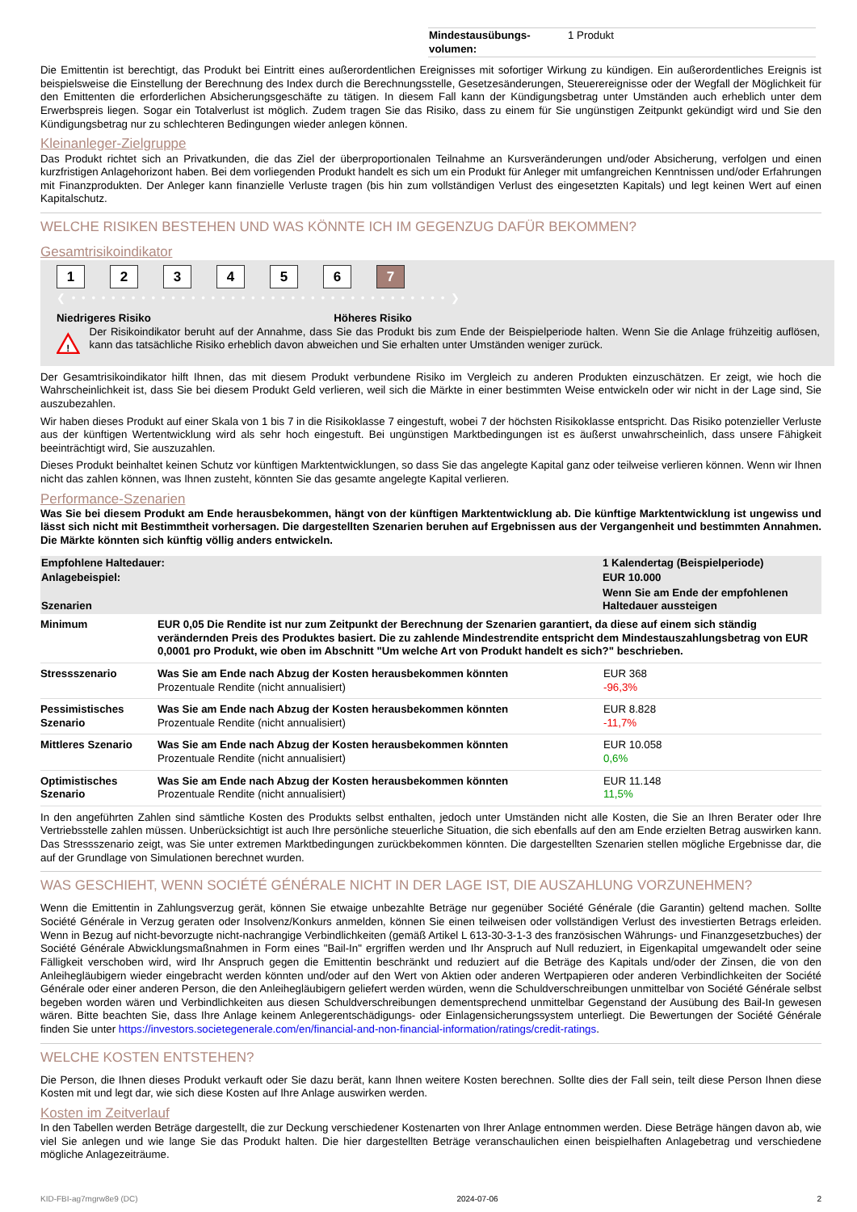| Mindestausübungs- volumen: | 1 Produkt |
Die Emittentin ist berechtigt, das Produkt bei Eintritt eines außerordentlichen Ereignisses mit sofortiger Wirkung zu kündigen. Ein außerordentliches Ereignis ist beispielsweise die Einstellung der Berechnung des Index durch die Berechnungsstelle, Gesetzesänderungen, Steuerereignisse oder der Wegfall der Möglichkeit für den Emittenten die erforderlichen Absicherungsgeschäfte zu tätigen. In diesem Fall kann der Kündigungsbetrag unter Umständen auch erheblich unter dem Erwerbspreis liegen. Sogar ein Totalverlust ist möglich. Zudem tragen Sie das Risiko, dass zu einem für Sie ungünstigen Zeitpunkt gekündigt wird und Sie den Kündigungsbetrag nur zu schlechteren Bedingungen wieder anlegen können.
Kleinanleger-Zielgruppe
Das Produkt richtet sich an Privatkunden, die das Ziel der überproportionalen Teilnahme an Kursveränderungen und/oder Absicherung, verfolgen und einen kurzfristigen Anlagehorizont haben. Bei dem vorliegenden Produkt handelt es sich um ein Produkt für Anleger mit umfangreichen Kenntnissen und/oder Erfahrungen mit Finanzprodukten. Der Anleger kann finanzielle Verluste tragen (bis hin zum vollständigen Verlust des eingesetzten Kapitals) und legt keinen Wert auf einen Kapitalschutz.
WELCHE RISIKEN BESTEHEN UND WAS KÖNNTE ICH IM GEGENZUG DAFÜR BEKOMMEN?
Gesamtrisikoindikator
1234567
❮ • • • • • • • • • • • • • • • • • • • • • • • • • • • • • • • • • • • • • • ❯
Niedrigeres Risiko Höheres Risiko
!
Der Risikoindikator beruht auf der Annahme, dass Sie das Produkt bis zum Ende der Beispielperiode halten. Wenn Sie die Anlage frühzeitig auflösen, kann das tatsächliche Risiko erheblich davon abweichen und Sie erhalten unter Umständen weniger zurück.
Der Gesamtrisikoindikator hilft Ihnen, das mit diesem Produkt verbundene Risiko im Vergleich zu anderen Produkten einzuschätzen. Er zeigt, wie hoch die Wahrscheinlichkeit ist, dass Sie bei diesem Produkt Geld verlieren, weil sich die Märkte in einer bestimmten Weise entwickeln oder wir nicht in der Lage sind, Sie auszubezahlen.
Wir haben dieses Produkt auf einer Skala von 1 bis 7 in die Risikoklasse 7 eingestuft, wobei 7 der höchsten Risikoklasse entspricht. Das Risiko potenzieller Verluste aus der künftigen Wertentwicklung wird als sehr hoch eingestuft. Bei ungünstigen Marktbedingungen ist es äußerst unwahrscheinlich, dass unsere Fähigkeit beeinträchtigt wird, Sie auszuzahlen.
Dieses Produkt beinhaltet keinen Schutz vor künftigen Marktentwicklungen, so dass Sie das angelegte Kapital ganz oder teilweise verlieren können. Wenn wir Ihnen nicht das zahlen können, was Ihnen zusteht, könnten Sie das gesamte angelegte Kapital verlieren.
Performance-Szenarien
Was Sie bei diesem Produkt am Ende herausbekommen, hängt von der künftigen Marktentwicklung ab. Die künftige Marktentwicklung ist ungewiss und lässt sich nicht mit Bestimmtheit vorhersagen. Die dargestellten Szenarien beruhen auf Ergebnissen aus der Vergangenheit und bestimmten Annahmen. Die Märkte könnten sich künftig völlig anders entwickeln.
| Empfohlene Haltedauer: | 1 Kalendertag (Beispielperiode) |
| Anlagebeispiel: | EUR 10.000 |
| Szenarien | Wenn Sie am Ende der empfohlenen Haltedauer aussteigen |
| Minimum | EUR 0,05 Die Rendite ist nur zum Zeitpunkt der Berechnung der Szenarien garantiert, da diese auf einem sich ständig verändernden Preis des Produktes basiert. Die zu zahlende Mindestrendite entspricht dem Mindestauszahlungsbetrag von EUR 0,0001 pro Produkt, wie oben im Abschnitt "Um welche Art von Produkt handelt es sich?" beschrieben. | |
| Stressszenario | Was Sie am Ende nach Abzug der Kosten herausbekommen könnten Prozentuale Rendite (nicht annualisiert) | EUR 368 -96,3% |
| Pessimistisches Szenario | Was Sie am Ende nach Abzug der Kosten herausbekommen könnten Prozentuale Rendite (nicht annualisiert) | EUR 8.828 -11,7% |
| Mittleres Szenario | Was Sie am Ende nach Abzug der Kosten herausbekommen könnten Prozentuale Rendite (nicht annualisiert) | EUR 10.058 0,6% |
| Optimistisches Szenario | Was Sie am Ende nach Abzug der Kosten herausbekommen könnten Prozentuale Rendite (nicht annualisiert) | EUR 11.148 11,5% |
In den angeführten Zahlen sind sämtliche Kosten des Produkts selbst enthalten, jedoch unter Umständen nicht alle Kosten, die Sie an Ihren Berater oder Ihre Vertriebsstelle zahlen müssen. Unberücksichtigt ist auch Ihre persönliche steuerliche Situation, die sich ebenfalls auf den am Ende erzielten Betrag auswirken kann. Das Stressszenario zeigt, was Sie unter extremen Marktbedingungen zurückbekommen könnten. Die dargestellten Szenarien stellen mögliche Ergebnisse dar, die auf der Grundlage von Simulationen berechnet wurden.
WAS GESCHIEHT, WENN SOCIÉTÉ GÉNÉRALE NICHT IN DER LAGE IST, DIE AUSZAHLUNG VORZUNEHMEN?
Wenn die Emittentin in Zahlungsverzug gerät, können Sie etwaige unbezahlte Beträge nur gegenüber Société Générale (die Garantin) geltend machen. Sollte Société Générale in Verzug geraten oder Insolvenz/Konkurs anmelden, können Sie einen teilweisen oder vollständigen Verlust des investierten Betrags erleiden. Wenn in Bezug auf nicht-bevorzugte nicht-nachrangige Verbindlichkeiten (gemäß Artikel L 613-30-3-1-3 des französischen Währungs- und Finanzgesetzbuches) der Société Générale Abwicklungsmaßnahmen in Form eines "Bail-In" ergriffen werden und Ihr Anspruch auf Null reduziert, in Eigenkapital umgewandelt oder seine Fälligkeit verschoben wird, wird Ihr Anspruch gegen die Emittentin beschränkt und reduziert auf die Beträge des Kapitals und/oder der Zinsen, die von den Anleihegläubigern wieder eingebracht werden könnten und/oder auf den Wert von Aktien oder anderen Wertpapieren oder anderen Verbindlichkeiten der Société Générale oder einer anderen Person, die den Anleihegläubigern geliefert werden würden, wenn die Schuldverschreibungen unmittelbar von Société Générale selbst begeben worden wären und Verbindlichkeiten aus diesen Schuldverschreibungen dementsprechend unmittelbar Gegenstand der Ausübung des Bail-In gewesen wären. Bitte beachten Sie, dass Ihre Anlage keinem Anlegerentschädigungs- oder Einlagensicherungssystem unterliegt. Die Bewertungen der Société Générale finden Sie unter https://investors.societegenerale.com/en/financial-and-non-financial-information/ratings/credit-ratings.
WELCHE KOSTEN ENTSTEHEN?
Die Person, die Ihnen dieses Produkt verkauft oder Sie dazu berät, kann Ihnen weitere Kosten berechnen. Sollte dies der Fall sein, teilt diese Person Ihnen diese Kosten mit und legt dar, wie sich diese Kosten auf Ihre Anlage auswirken werden.
Kosten im Zeitverlauf
In den Tabellen werden Beträge dargestellt, die zur Deckung verschiedener Kostenarten von Ihrer Anlage entnommen werden. Diese Beträge hängen davon ab, wie viel Sie anlegen und wie lange Sie das Produkt halten. Die hier dargestellten Beträge veranschaulichen einen beispielhaften Anlagebetrag und verschiedene mögliche Anlagezeiträume.
KID-FBI-ag7mgrw8e9 (DC) 2024-07-06 2